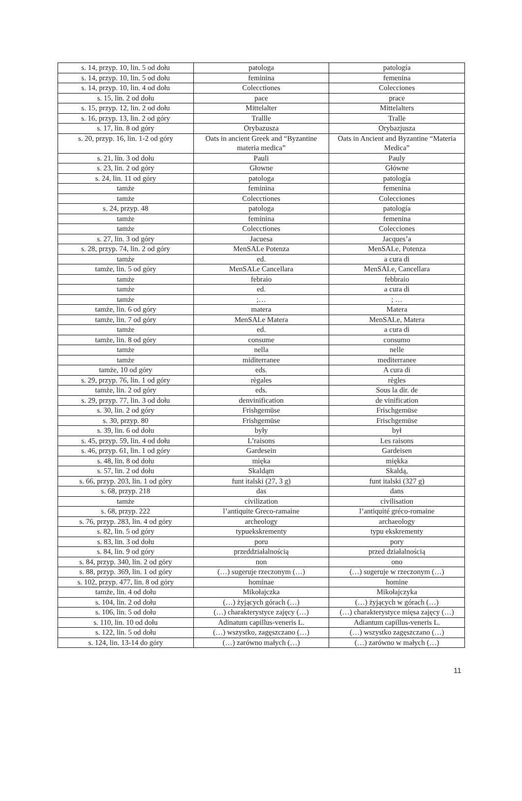| s. 14, przyp. 10, lin. 5 od dołu | patologa | patología |
| s. 14, przyp. 10, lin. 5 od dołu | feminina | femenina |
| s. 14, przyp. 10, lin. 4 od dołu | Colecctiones | Colecciones |
| s. 15, lin. 2 od dołu | pace | prace |
| s. 15, przyp. 12, lin. 2 od dołu | Mittelalter | Mittelalters |
| s. 16, przyp. 13, lin. 2 od góry | Trallle | Tralle |
| s. 17, lin. 8 od góry | Orybazusza | Orybazjusza |
| s. 20, przyp. 16, lin. 1-2 od góry | Oats in ancient Greek and “Byzantine materia medica” | Oats in Ancient and Byzantine “Materia Medica” |
| s. 21, lin. 3 od dołu | Pauli | Pauly |
| s. 23, lin. 2 od góry | Głowne | Główne |
| s. 24, lin. 11 od góry | patologa | patología |
| tamże | feminina | femenina |
| tamże | Colecctiones | Colecciones |
| s. 24, przyp. 48 | patologa | patología |
| tamże | feminina | femenina |
| tamże | Colecctiones | Colecciones |
| s. 27, lin. 3 od góry | Jacuesa | Jacques’a |
| s. 28, przyp. 74, lin. 2 od góry | MenSALe Potenza | MenSALe, Potenza |
| tamże | ed. | a cura di |
| tamże, lin. 5 od góry | MenSALe Cancellara | MenSALe, Cancellara |
| tamże | febraio | febbraio |
| tamże | ed. | a cura di |
| tamże | ;… | ; … |
| tamże, lin. 6 od góry | matera | Matera |
| tamże, lin. 7 od góry | MenSALe Matera | MenSALe, Matera |
| tamże | ed. | a cura di |
| tamże, lin. 8 od góry | consume | consumo |
| tamże | nella | nelle |
| tamże | miditerranee | mediterranee |
| tamże, 10 od góry | eds. | A cura di |
| s. 29, przyp. 76, lin. 1 od góry | règales | règles |
| tamże, lin. 2 od góry | eds. | Sous la dir. de |
| s. 29, przyp. 77, lin. 3 od dołu | denvinification | de vinification |
| s. 30, lin. 2 od góry | Frishgemüse | Frischgemüse |
| s. 30, przyp. 80 | Frishgemüse | Frischgemüse |
| s. 39, lin. 6 od dołu | były | był |
| s. 45, przyp. 59, lin. 4 od dołu | L’raisons | Les raisons |
| s. 46, przyp. 61, lin. 1 od góry | Gardesein | Gardeisen |
| s. 48, lin. 8 od dołu | mięka | miękka |
| s. 57, lin. 2 od dołu | Skaldąm | Skaldą, |
| s. 66, przyp. 203, lin. 1 od góry | funt italski (27, 3 g) | funt italski (327 g) |
| s. 68, przyp. 218 | das | dans |
| tamże | civilization | civilisation |
| s. 68, przyp. 222 | l’antiquite Greco-ramaine | l’antiquité gréco-romaine |
| s. 76, przyp. 283, lin. 4 od góry | archeology | archaeology |
| s. 82, lin. 5 od góry | typuekskrementy | typu ekskrementy |
| s. 83, lin. 3 od dołu | poru | pory |
| s. 84, lin. 9 od góry | przeddziałalnością | przed działalnością |
| s. 84, przyp. 340, lin. 2 od góry | non | ono |
| s. 88, przyp. 369, lin. 1 od góry | (…) sugeruje rzeczonym (…) | (…) sugeruje w rzeczonym (…) |
| s. 102, przyp. 477, lin. 8 od góry | hominae | homine |
| tamże, lin. 4 od dołu | Mikołajczka | Mikołajczyka |
| s. 104, lin. 2 od dołu | (…) żyjących górach (…) | (…) żyjących w górach (…) |
| s. 106, lin. 5 od dołu | (…) charakterystyce zajęcy (…) | (…) charakterystyce mięsa zajęcy (…) |
| s. 110, lin. 10 od dołu | Adinatum capillus-veneris L. | Adiantum capillus-veneris L. |
| s. 122, lin. 5 od dołu | (…) wszystko, zagęszczano (…) | (…) wszystko zagęszczano (…) |
| s. 124, lin. 13-14 do góry | (…) zarówno małych (…) | (…) zarówno w małych (…) |
11